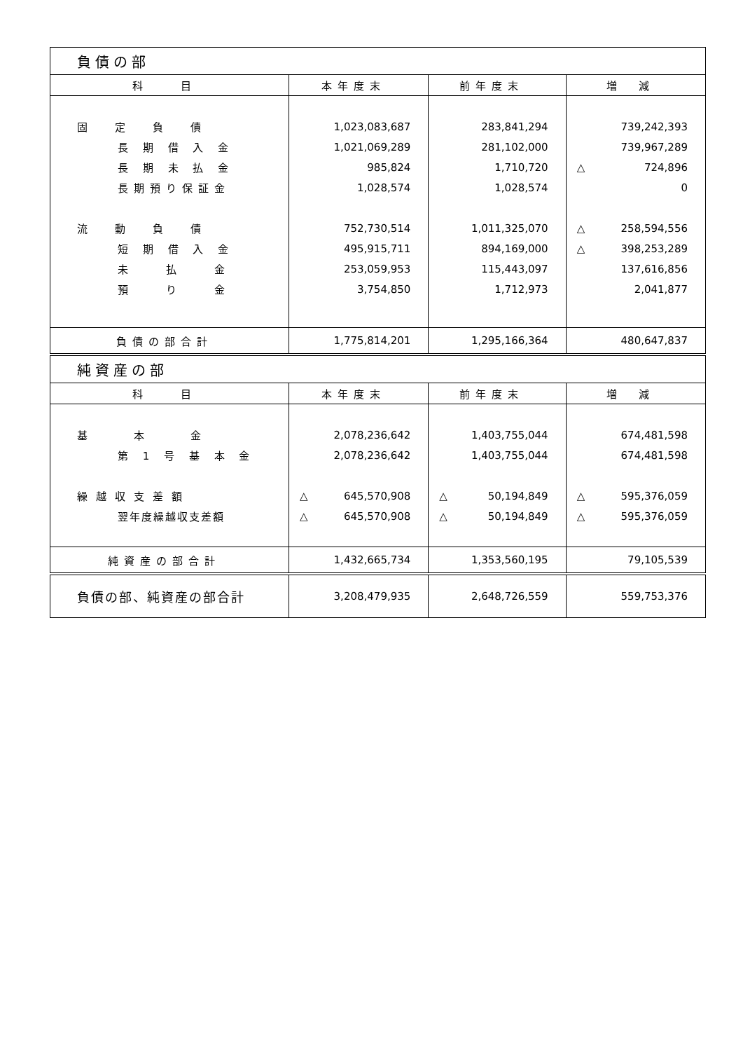| 負債の部 | | | |
| 科 目 | 本年度末 | 前年度末 | 増 減 |
| 固 定 負 債 | 1,023,083,687 | 283,841,294 | 739,242,393 |
| 長 期 借 入 金 | 1,021,069,289 | 281,102,000 | 739,967,289 |
| 長 期 未 払 金 | 985,824 | 1,710,720 | △ 724,896 |
| 長期預り保証金 | 1,028,574 | 1,028,574 | 0 |
| 流 動 負 債 | 752,730,514 | 1,011,325,070 | △ 258,594,556 |
| 短 期 借 入 金 | 495,915,711 | 894,169,000 | △ 398,253,289 |
| 未 払 金 | 253,059,953 | 115,443,097 | 137,616,856 |
| 預 り 金 | 3,754,850 | 1,712,973 | 2,041,877 |
| 負債の部合計 | 1,775,814,201 | 1,295,166,364 | 480,647,837 |
| 純資産の部 | | | |
| 科 目 | 本年度末 | 前年度末 | 増 減 |
| 基 本 金 | 2,078,236,642 | 1,403,755,044 | 674,481,598 |
| 第 1 号 基 本 金 | 2,078,236,642 | 1,403,755,044 | 674,481,598 |
| 繰越収支差額 | △ 645,570,908 | △ 50,194,849 | △ 595,376,059 |
| 翌年度繰越収支差額 | △ 645,570,908 | △ 50,194,849 | △ 595,376,059 |
| 純資産の部合計 | 1,432,665,734 | 1,353,560,195 | 79,105,539 |
| 負債の部、純資産の部合計 | 3,208,479,935 | 2,648,726,559 | 559,753,376 |